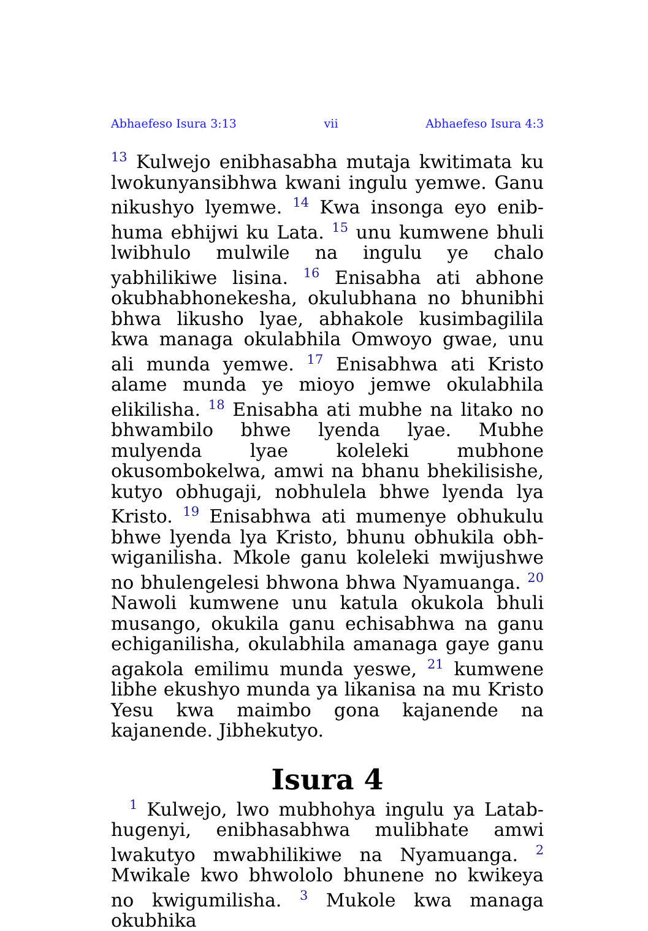Abhaefeso Isura 3:13 vii Abhaefeso Isura 4:3
<sup>13</sup> Kulwejo enibhasabha mutaja kwitimata ku lwokunyansibhwa kwani ingulu yemwe. Ganu nikushyo lyemwe. <sup>14</sup> Kwa insonga eyo enib­huma ebhijwi ku Lata. <sup>15</sup> unu kumwene bhuli lwibhulo mulwile na ingulu ye chalo yabhilikiwe lisina. <sup>16</sup> Enisabha ati abhone okubhabhoneke­sha, okulubhana no bhunibhi bhwa likusho lyae, abhakole kusimbagilila kwa managa oku­labhila Omwoyo gwae, unu ali munda yemwe. <sup>17</sup> Enisabhwa ati Kristo alame munda ye mioyo jemwe okulabhila elikilisha. <sup>18</sup> Enisabha ati mubhe na litako no bhwambilo bhwe lyenda lyae. Mubhe mulyenda lyae koleleki mubhone okusombokelwa, amwi na bhanu bhekilisishe, kutyo obhugaji, nobhulela bhwe lyenda lya Kristo. <sup>19</sup> Enisabhwa ati mumenye obhukulu bhwe lyenda lya Kristo, bhunu obhukila obh­wiganilisha. Mkole ganu koleleki mwijushwe no bhulengelesi bhwona bhwa Nyamuanga. <sup>20</sup> Nawoli kumwene unu katula okukola bhuli musango, okukila ganu echisabhwa na ganu echiganilisha, okulabhila amanaga gaye ganu agakola emilimu munda yeswe, <sup>21</sup> kumwene libhe ekushyo munda ya likanisa na mu Kristo Yesu kwa maimbo gona kajanende na kajanende. Jibhekutyo.
Isura 4
<sup>1</sup> Kulwejo, lwo mubhohya ingulu ya Latab­hugenyi, enibhasabhwa mulibhate amwi lwaku­tyo mwabhilikiwe na Nyamuanga. <sup>2</sup> Mwikale kwo bhwololo bhunene no kwikeya no kwigu­milisha. <sup>3</sup> Mukole kwa managa okubhika